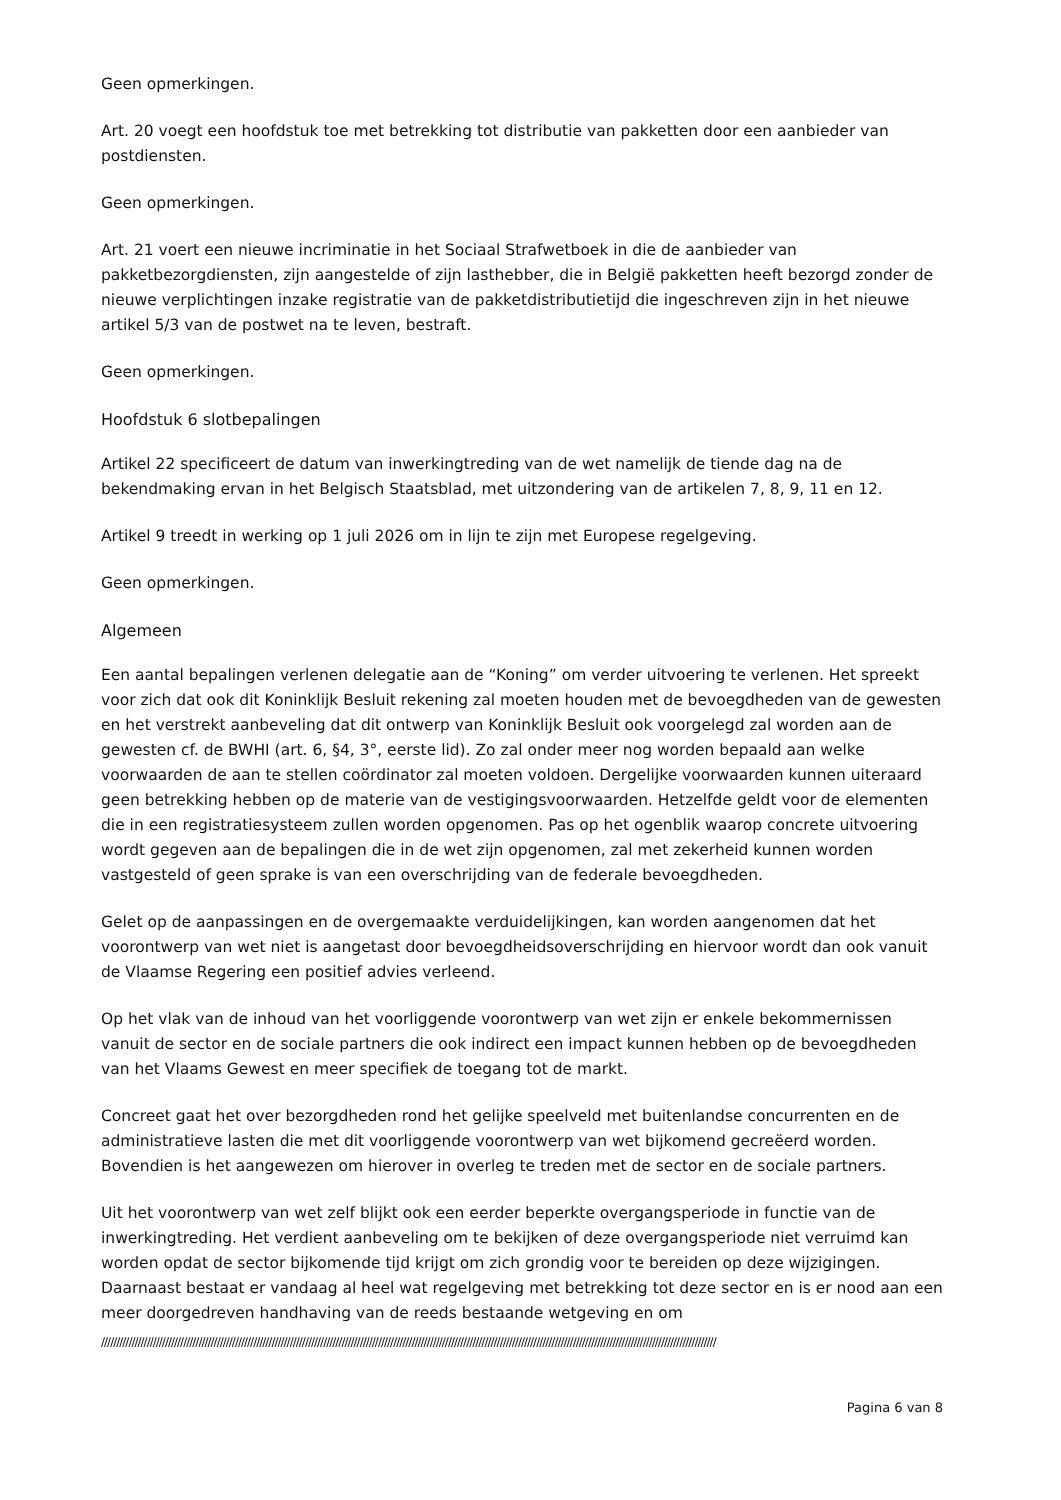Geen opmerkingen.
Art. 20 voegt een hoofdstuk toe met betrekking tot distributie van pakketten door een aanbieder van postdiensten.
Geen opmerkingen.
Art. 21 voert een nieuwe incriminatie in het Sociaal Strafwetboek in die de aanbieder van pakketbezorgdiensten, zijn aangestelde of zijn lasthebber, die in België pakketten heeft bezorgd zonder de nieuwe verplichtingen inzake registratie van de pakketdistributietijd die ingeschreven zijn in het nieuwe artikel 5/3 van de postwet na te leven, bestraft.
Geen opmerkingen.
Hoofdstuk 6 slotbepalingen
Artikel 22 specificeert de datum van inwerkingtreding van de wet namelijk de tiende dag na de bekendmaking ervan in het Belgisch Staatsblad, met uitzondering van de artikelen 7, 8, 9, 11 en 12.
Artikel 9 treedt in werking op 1 juli 2026 om in lijn te zijn met Europese regelgeving.
Geen opmerkingen.
Algemeen
Een aantal bepalingen verlenen delegatie aan de “Koning” om verder uitvoering te verlenen. Het spreekt voor zich dat ook dit Koninklijk Besluit rekening zal moeten houden met de bevoegdheden van de gewesten en het verstrekt aanbeveling dat dit ontwerp van Koninklijk Besluit ook voorgelegd zal worden aan de gewesten cf. de BWHI (art. 6, §4, 3°, eerste lid). Zo zal onder meer nog worden bepaald aan welke voorwaarden de aan te stellen coördinator zal moeten voldoen. Dergelijke voorwaarden kunnen uiteraard geen betrekking hebben op de materie van de vestigingsvoorwaarden. Hetzelfde geldt voor de elementen die in een registratiesysteem zullen worden opgenomen. Pas op het ogenblik waarop concrete uitvoering wordt gegeven aan de bepalingen die in de wet zijn opgenomen, zal met zekerheid kunnen worden vastgesteld of geen sprake is van een overschrijding van de federale bevoegdheden.
Gelet op de aanpassingen en de overgemaakte verduidelijkingen, kan worden aangenomen dat het voorontwerp van wet niet is aangetast door bevoegdheidsoverschrijding en hiervoor wordt dan ook vanuit de Vlaamse Regering een positief advies verleend.
Op het vlak van de inhoud van het voorliggende voorontwerp van wet zijn er enkele bekommernissen vanuit de sector en de sociale partners die ook indirect een impact kunnen hebben op de bevoegdheden van het Vlaams Gewest en meer specifiek de toegang tot de markt.
Concreet gaat het over bezorgdheden rond het gelijke speelveld met buitenlandse concurrenten en de administratieve lasten die met dit voorliggende voorontwerp van wet bijkomend gecreëerd worden. Bovendien is het aangewezen om hierover in overleg te treden met de sector en de sociale partners.
Uit het voorontwerp van wet zelf blijkt ook een eerder beperkte overgangsperiode in functie van de inwerkingtreding. Het verdient aanbeveling om te bekijken of deze overgangsperiode niet verruimd kan worden opdat de sector bijkomende tijd krijgt om zich grondig voor te bereiden op deze wijzigingen. Daarnaast bestaat er vandaag al heel wat regelgeving met betrekking tot deze sector en is er nood aan een meer doorgedreven handhaving van de reeds bestaande wetgeving en om
//////////////////////////////////////////////////////////////////////////////////////////////////////////////////////////////////////////////////////////////////////////////////////////////////////////
Pagina 6 van 8